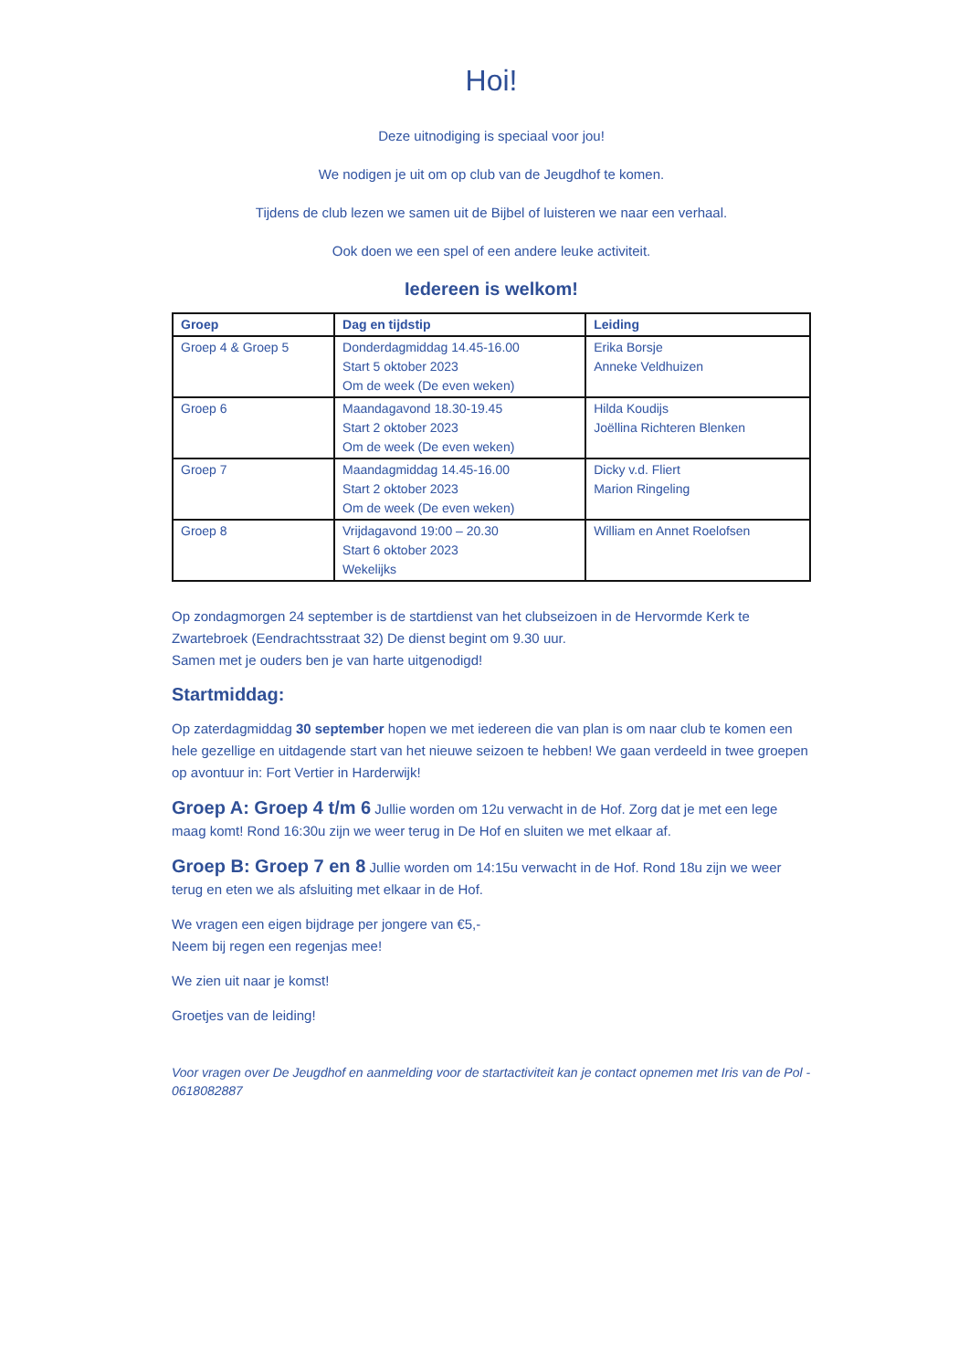Hoi!
Deze uitnodiging is speciaal voor jou!
We nodigen je uit om op club van de Jeugdhof te komen.
Tijdens de club lezen we samen uit de Bijbel of luisteren we naar een verhaal.
Ook doen we een spel of een andere leuke activiteit.
Iedereen is welkom!
| Groep | Dag en tijdstip | Leiding |
| --- | --- | --- |
| Groep 4 & Groep 5 | Donderdagmiddag 14.45-16.00 Start 5 oktober 2023 Om de week (De even weken) | Erika Borsje Anneke Veldhuizen |
| Groep 6 | Maandagavond 18.30-19.45 Start 2 oktober 2023 Om de week (De even weken) | Hilda Koudijs Joëllina Richteren Blenken |
| Groep 7 | Maandagmiddag 14.45-16.00 Start 2 oktober 2023 Om de week (De even weken) | Dicky v.d. Fliert Marion Ringeling |
| Groep 8 | Vrijdagavond 19:00 – 20.30 Start 6 oktober 2023 Wekelijks | William en Annet Roelofsen |
Op zondagmorgen 24 september is de startdienst van het clubseizoen in de Hervormde Kerk te Zwartebroek (Eendrachtsstraat 32) De dienst begint om 9.30 uur.
Samen met je ouders ben je van harte uitgenodigd!
Startmiddag:
Op zaterdagmiddag 30 september hopen we met iedereen die van plan is om naar club te komen een hele gezellige en uitdagende start van het nieuwe seizoen te hebben! We gaan verdeeld in twee groepen op avontuur in: Fort Vertier in Harderwijk!
Groep A: Groep 4 t/m 6 Jullie worden om 12u verwacht in de Hof. Zorg dat je met een lege maag komt! Rond 16:30u zijn we weer terug in De Hof en sluiten we met elkaar af.
Groep B: Groep 7 en 8 Jullie worden om 14:15u verwacht in de Hof. Rond 18u zijn we weer terug en eten we als afsluiting met elkaar in de Hof.
We vragen een eigen bijdrage per jongere van €5,-
Neem bij regen een regenjas mee!
We zien uit naar je komst!
Groetjes van de leiding!
Voor vragen over De Jeugdhof en aanmelding voor de startactiviteit kan je contact opnemen met Iris van de Pol - 0618082887